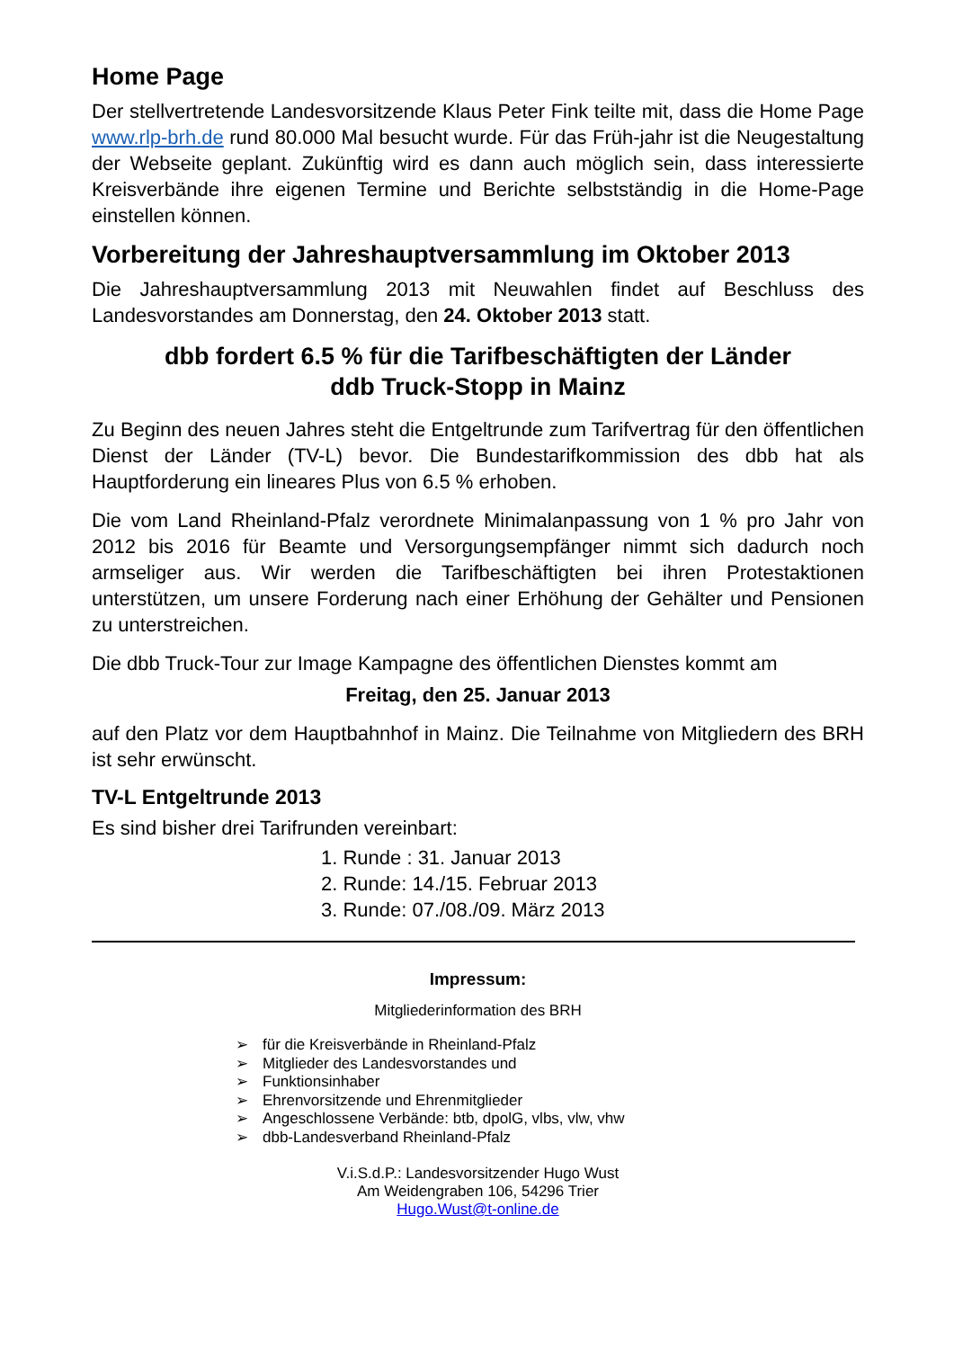Home Page
Der stellvertretende Landesvorsitzende Klaus Peter Fink teilte mit, dass die Home Page www.rlp-brh.de rund 80.000 Mal besucht wurde. Für das Früh-jahr ist die Neugestaltung der Webseite geplant. Zukünftig wird es dann auch möglich sein, dass interessierte Kreisverbände ihre eigenen Termine und Berichte selbstständig in die Home-Page einstellen können.
Vorbereitung der Jahreshauptversammlung im Oktober 2013
Die Jahreshauptversammlung 2013 mit Neuwahlen findet auf Beschluss des Landesvorstandes am Donnerstag, den 24. Oktober 2013 statt.
dbb fordert 6.5 % für die Tarifbeschäftigten der Länder
ddb Truck-Stopp in Mainz
Zu Beginn des neuen Jahres steht die Entgeltrunde zum Tarifvertrag für den öffentlichen Dienst der Länder (TV-L) bevor. Die Bundestarifkommission des dbb hat als Hauptforderung ein lineares Plus von 6.5 % erhoben.
Die vom Land Rheinland-Pfalz verordnete Minimalanpassung von 1 % pro Jahr von 2012 bis 2016 für Beamte und Versorgungsempfänger nimmt sich dadurch noch armseliger aus. Wir werden die Tarifbeschäftigten bei ihren Protestaktionen unterstützen, um unsere Forderung nach einer Erhöhung der Gehälter und Pensionen zu unterstreichen.
Die dbb Truck-Tour zur Image Kampagne des öffentlichen Dienstes kommt am
Freitag, den 25. Januar 2013
auf den Platz vor dem Hauptbahnhof in Mainz. Die Teilnahme von Mitgliedern des BRH ist sehr erwünscht.
TV-L Entgeltrunde 2013
Es sind bisher drei Tarifrunden vereinbart:
1. Runde : 31. Januar 2013
2. Runde: 14./15. Februar 2013
3. Runde: 07./08./09. März 2013
Impressum:
Mitgliederinformation des BRH
➢ für die Kreisverbände in Rheinland-Pfalz
➢ Mitglieder des Landesvorstandes und
➢ Funktionsinhaber
➢ Ehrenvorsitzende und Ehrenmitglieder
➢ Angeschlossene Verbände: btb, dpolG, vlbs, vlw, vhw
➢ dbb-Landesverband Rheinland-Pfalz
V.i.S.d.P.: Landesvorsitzender Hugo Wust
Am Weidengraben 106, 54296 Trier
Hugo.Wust@t-online.de